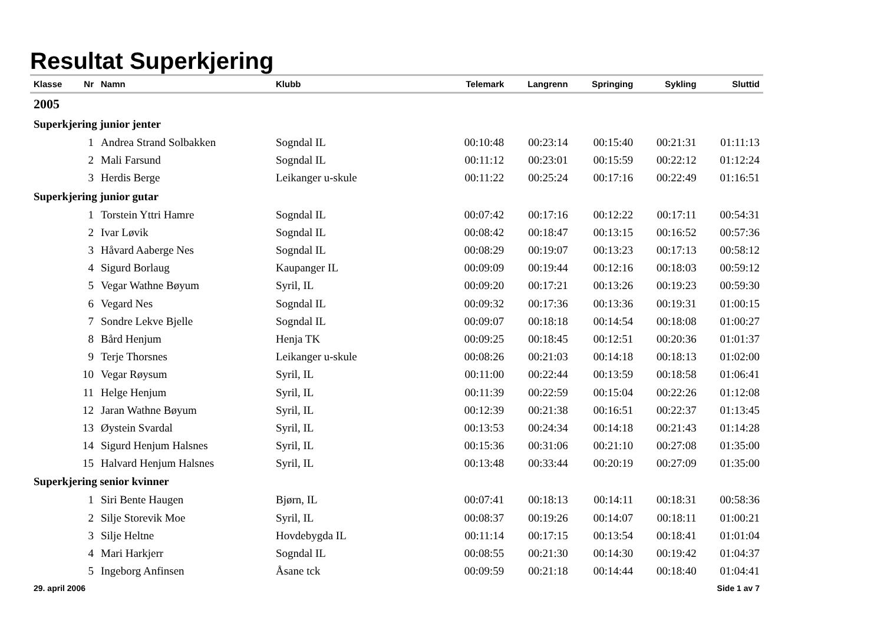Resultat Superkjering
| Klasse | Nr | Namn | Klubb | Telemark | Langrenn | Springing | Sykling | Sluttid |
| --- | --- | --- | --- | --- | --- | --- | --- | --- |
| 2005 | | | | | | | | |
| Superkjering junior jenter | | | | | | | | |
| | 1 | Andrea Strand Solbakken | Sogndal IL | 00:10:48 | 00:23:14 | 00:15:40 | 00:21:31 | 01:11:13 |
| | 2 | Mali Farsund | Sogndal IL | 00:11:12 | 00:23:01 | 00:15:59 | 00:22:12 | 01:12:24 |
| | 3 | Herdis Berge | Leikanger u-skule | 00:11:22 | 00:25:24 | 00:17:16 | 00:22:49 | 01:16:51 |
| Superkjering junior gutar | | | | | | | | |
| | 1 | Torstein Yttri Hamre | Sogndal IL | 00:07:42 | 00:17:16 | 00:12:22 | 00:17:11 | 00:54:31 |
| | 2 | Ivar Løvik | Sogndal IL | 00:08:42 | 00:18:47 | 00:13:15 | 00:16:52 | 00:57:36 |
| | 3 | Håvard Aaberge Nes | Sogndal IL | 00:08:29 | 00:19:07 | 00:13:23 | 00:17:13 | 00:58:12 |
| | 4 | Sigurd Borlaug | Kaupanger IL | 00:09:09 | 00:19:44 | 00:12:16 | 00:18:03 | 00:59:12 |
| | 5 | Vegar Wathne Bøyum | Syril, IL | 00:09:20 | 00:17:21 | 00:13:26 | 00:19:23 | 00:59:30 |
| | 6 | Vegard Nes | Sogndal IL | 00:09:32 | 00:17:36 | 00:13:36 | 00:19:31 | 01:00:15 |
| | 7 | Sondre Lekve Bjelle | Sogndal IL | 00:09:07 | 00:18:18 | 00:14:54 | 00:18:08 | 01:00:27 |
| | 8 | Bård Henjum | Henja TK | 00:09:25 | 00:18:45 | 00:12:51 | 00:20:36 | 01:01:37 |
| | 9 | Terje Thorsnes | Leikanger u-skule | 00:08:26 | 00:21:03 | 00:14:18 | 00:18:13 | 01:02:00 |
| | 10 | Vegar Røysum | Syril, IL | 00:11:00 | 00:22:44 | 00:13:59 | 00:18:58 | 01:06:41 |
| | 11 | Helge Henjum | Syril, IL | 00:11:39 | 00:22:59 | 00:15:04 | 00:22:26 | 01:12:08 |
| | 12 | Jaran Wathne Bøyum | Syril, IL | 00:12:39 | 00:21:38 | 00:16:51 | 00:22:37 | 01:13:45 |
| | 13 | Øystein Svardal | Syril, IL | 00:13:53 | 00:24:34 | 00:14:18 | 00:21:43 | 01:14:28 |
| | 14 | Sigurd Henjum Halsnes | Syril, IL | 00:15:36 | 00:31:06 | 00:21:10 | 00:27:08 | 01:35:00 |
| | 15 | Halvard Henjum Halsnes | Syril, IL | 00:13:48 | 00:33:44 | 00:20:19 | 00:27:09 | 01:35:00 |
| Superkjering senior kvinner | | | | | | | | |
| | 1 | Siri Bente Haugen | Bjørn, IL | 00:07:41 | 00:18:13 | 00:14:11 | 00:18:31 | 00:58:36 |
| | 2 | Silje Storevik Moe | Syril, IL | 00:08:37 | 00:19:26 | 00:14:07 | 00:18:11 | 01:00:21 |
| | 3 | Silje Heltne | Hovdebygda IL | 00:11:14 | 00:17:15 | 00:13:54 | 00:18:41 | 01:01:04 |
| | 4 | Mari Harkjerr | Sogndal IL | 00:08:55 | 00:21:30 | 00:14:30 | 00:19:42 | 01:04:37 |
| | 5 | Ingeborg Anfinsen | Åsane tck | 00:09:59 | 00:21:18 | 00:14:44 | 00:18:40 | 01:04:41 |
29. april 2006 Side 1 av 7